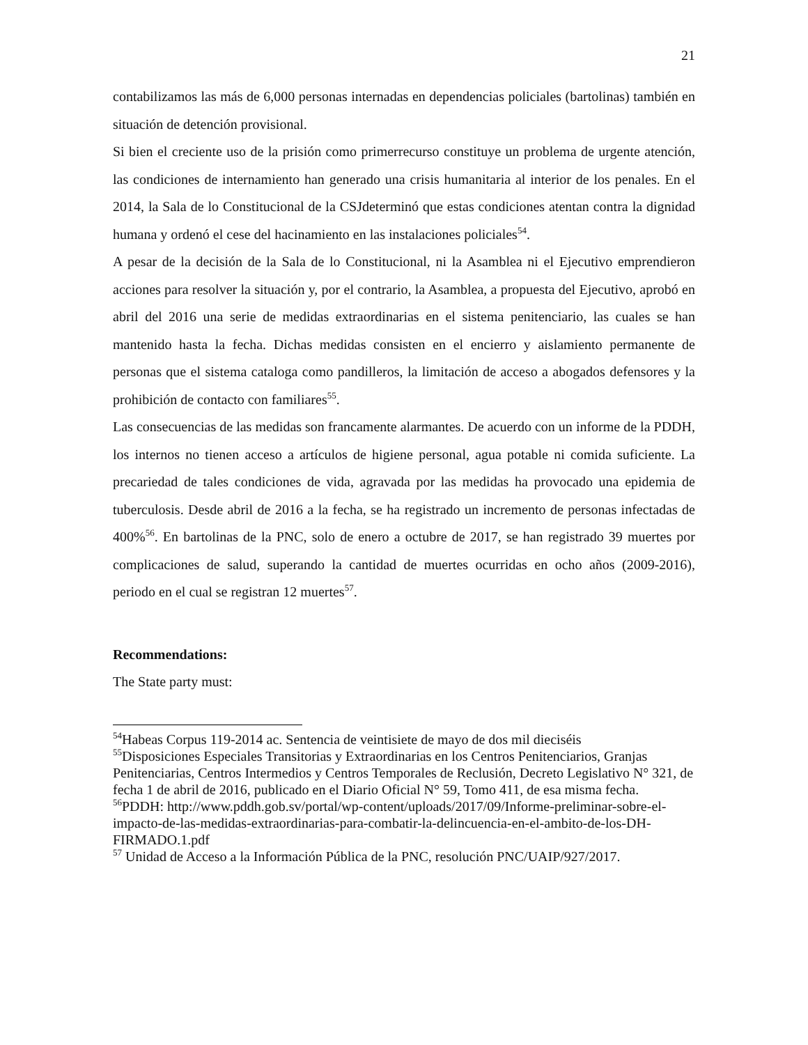21
contabilizamos las más de 6,000 personas internadas en dependencias policiales (bartolinas) también en situación de detención provisional.
Si bien el creciente uso de la prisión como primerrecurso constituye un problema de urgente atención, las condiciones de internamiento han generado una crisis humanitaria al interior de los penales. En el 2014, la Sala de lo Constitucional de la CSJdeterminó que estas condiciones atentan contra la dignidad humana y ordenó el cese del hacinamiento en las instalaciones policiales<sup>54</sup>.
A pesar de la decisión de la Sala de lo Constitucional, ni la Asamblea ni el Ejecutivo emprendieron acciones para resolver la situación y, por el contrario, la Asamblea, a propuesta del Ejecutivo, aprobó en abril del 2016 una serie de medidas extraordinarias en el sistema penitenciario, las cuales se han mantenido hasta la fecha. Dichas medidas consisten en el encierro y aislamiento permanente de personas que el sistema cataloga como pandilleros, la limitación de acceso a abogados defensores y la prohibición de contacto con familiares<sup>55</sup>.
Las consecuencias de las medidas son francamente alarmantes. De acuerdo con un informe de la PDDH, los internos no tienen acceso a artículos de higiene personal, agua potable ni comida suficiente. La precariedad de tales condiciones de vida, agravada por las medidas ha provocado una epidemia de tuberculosis. Desde abril de 2016 a la fecha, se ha registrado un incremento de personas infectadas de 400%<sup>56</sup>. En bartolinas de la PNC, solo de enero a octubre de 2017, se han registrado 39 muertes por complicaciones de salud, superando la cantidad de muertes ocurridas en ocho años (2009-2016), periodo en el cual se registran 12 muertes<sup>57</sup>.
Recommendations:
The State party must:
<sup>54</sup> Habeas Corpus 119-2014 ac. Sentencia de veintisiete de mayo de dos mil dieciséis
<sup>55</sup> Disposiciones Especiales Transitorias y Extraordinarias en los Centros Penitenciarios, Granjas Penitenciarias, Centros Intermedios y Centros Temporales de Reclusión, Decreto Legislativo N° 321, de fecha 1 de abril de 2016, publicado en el Diario Oficial N° 59, Tomo 411, de esa misma fecha.
<sup>56</sup>PDDH: http://www.pddh.gob.sv/portal/wp-content/uploads/2017/09/Informe-preliminar-sobre-el-impacto-de-las-medidas-extraordinarias-para-combatir-la-delincuencia-en-el-ambito-de-los-DH-FIRMADO.1.pdf
<sup>57</sup> Unidad de Acceso a la Información Pública de la PNC, resolución PNC/UAIP/927/2017.